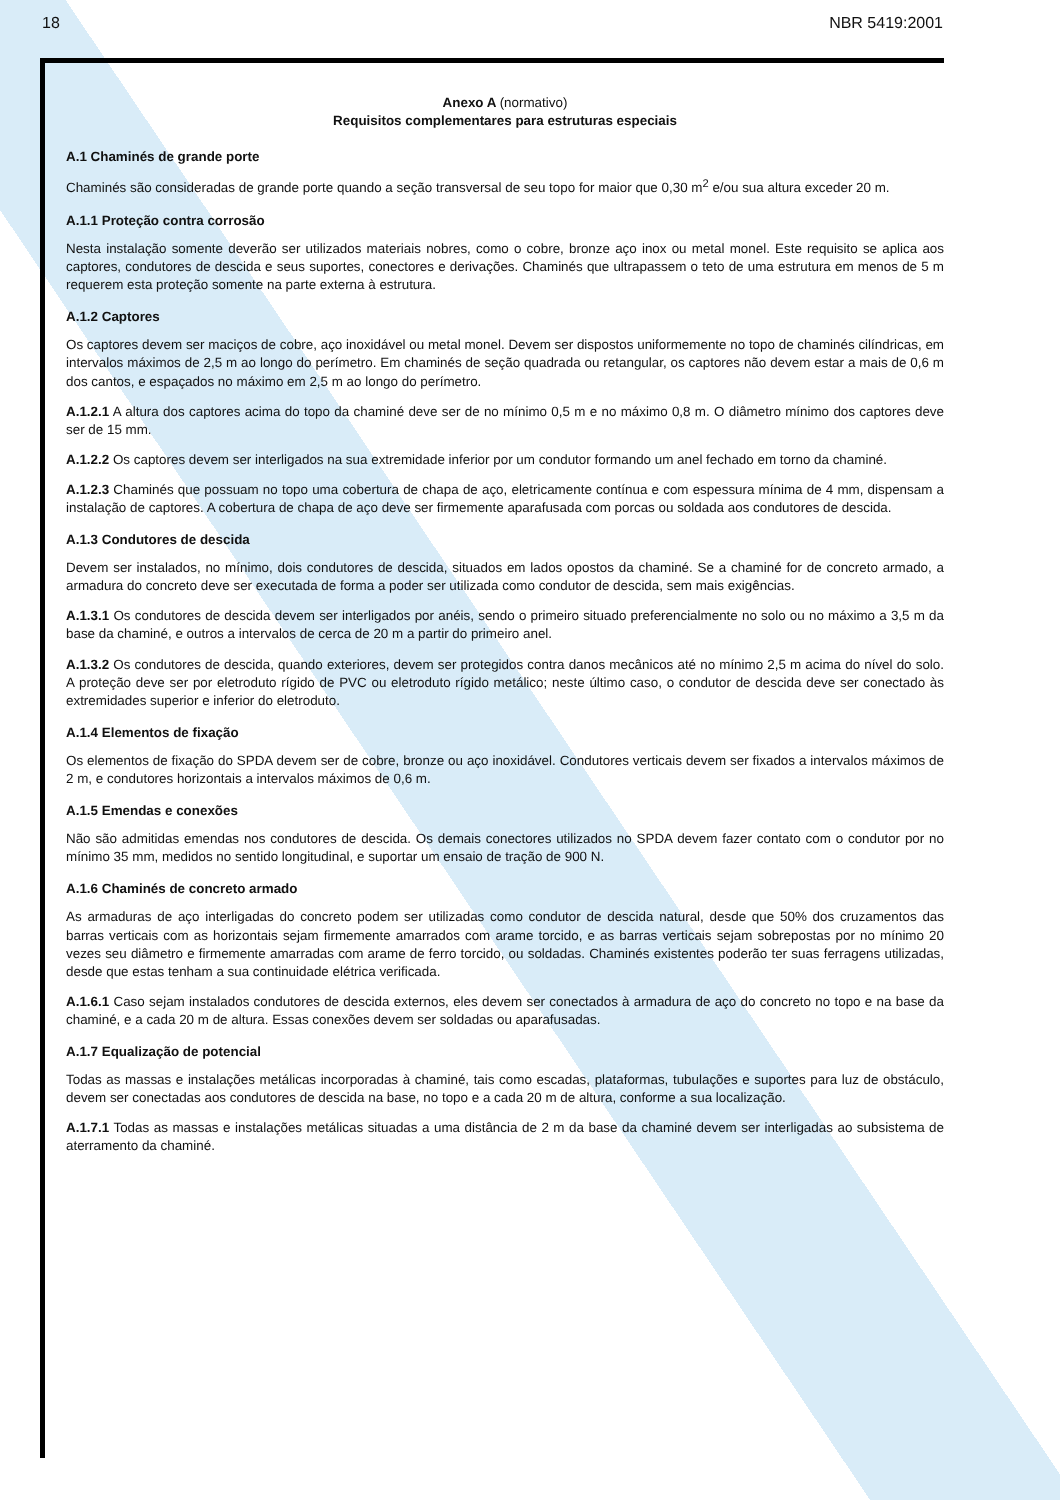18 NBR 5419:2001
Anexo A (normativo)
Requisitos complementares para estruturas especiais
A.1 Chaminés de grande porte
Chaminés são consideradas de grande porte quando a seção transversal de seu topo for maior que 0,30 m<sup>2</sup> e/ou sua altura exceder 20 m.
A.1.1 Proteção contra corrosão
Nesta instalação somente deverão ser utilizados materiais nobres, como o cobre, bronze aço inox ou metal monel. Este requisito se aplica aos captores, condutores de descida e seus suportes, conectores e derivações. Chaminés que ultrapassem o teto de uma estrutura em menos de 5 m requerem esta proteção somente na parte externa à estrutura.
A.1.2 Captores
Os captores devem ser maciços de cobre, aço inoxidável ou metal monel. Devem ser dispostos uniformemente no topo de chaminés cilíndricas, em intervalos máximos de 2,5 m ao longo do perímetro. Em chaminés de seção quadrada ou retangular, os captores não devem estar a mais de 0,6 m dos cantos, e espaçados no máximo em 2,5 m ao longo do perímetro.
A.1.2.1 A altura dos captores acima do topo da chaminé deve ser de no mínimo 0,5 m e no máximo 0,8 m. O diâmetro mínimo dos captores deve ser de 15 mm.
A.1.2.2 Os captores devem ser interligados na sua extremidade inferior por um condutor formando um anel fechado em torno da chaminé.
A.1.2.3 Chaminés que possuam no topo uma cobertura de chapa de aço, eletricamente contínua e com espessura mínima de 4 mm, dispensam a instalação de captores. A cobertura de chapa de aço deve ser firmemente aparafusada com porcas ou soldada aos condutores de descida.
A.1.3 Condutores de descida
Devem ser instalados, no mínimo, dois condutores de descida, situados em lados opostos da chaminé. Se a chaminé for de concreto armado, a armadura do concreto deve ser executada de forma a poder ser utilizada como condutor de descida, sem mais exigências.
A.1.3.1 Os condutores de descida devem ser interligados por anéis, sendo o primeiro situado preferencialmente no solo ou no máximo a 3,5 m da base da chaminé, e outros a intervalos de cerca de 20 m a partir do primeiro anel.
A.1.3.2 Os condutores de descida, quando exteriores, devem ser protegidos contra danos mecânicos até no mínimo 2,5 m acima do nível do solo. A proteção deve ser por eletroduto rígido de PVC ou eletroduto rígido metálico; neste último caso, o condutor de descida deve ser conectado às extremidades superior e inferior do eletroduto.
A.1.4 Elementos de fixação
Os elementos de fixação do SPDA devem ser de cobre, bronze ou aço inoxidável. Condutores verticais devem ser fixados a intervalos máximos de 2 m, e condutores horizontais a intervalos máximos de 0,6 m.
A.1.5 Emendas e conexões
Não são admitidas emendas nos condutores de descida. Os demais conectores utilizados no SPDA devem fazer contato com o condutor por no mínimo 35 mm, medidos no sentido longitudinal, e suportar um ensaio de tração de 900 N.
A.1.6 Chaminés de concreto armado
As armaduras de aço interligadas do concreto podem ser utilizadas como condutor de descida natural, desde que 50% dos cruzamentos das barras verticais com as horizontais sejam firmemente amarrados com arame torcido, e as barras verticais sejam sobrepostas por no mínimo 20 vezes seu diâmetro e firmemente amarradas com arame de ferro torcido, ou soldadas. Chaminés existentes poderão ter suas ferragens utilizadas, desde que estas tenham a sua continuidade elétrica verificada.
A.1.6.1 Caso sejam instalados condutores de descida externos, eles devem ser conectados à armadura de aço do concreto no topo e na base da chaminé, e a cada 20 m de altura. Essas conexões devem ser soldadas ou aparafusadas.
A.1.7 Equalização de potencial
Todas as massas e instalações metálicas incorporadas à chaminé, tais como escadas, plataformas, tubulações e suportes para luz de obstáculo, devem ser conectadas aos condutores de descida na base, no topo e a cada 20 m de altura, conforme a sua localização.
A.1.7.1 Todas as massas e instalações metálicas situadas a uma distância de 2 m da base da chaminé devem ser interligadas ao subsistema de aterramento da chaminé.